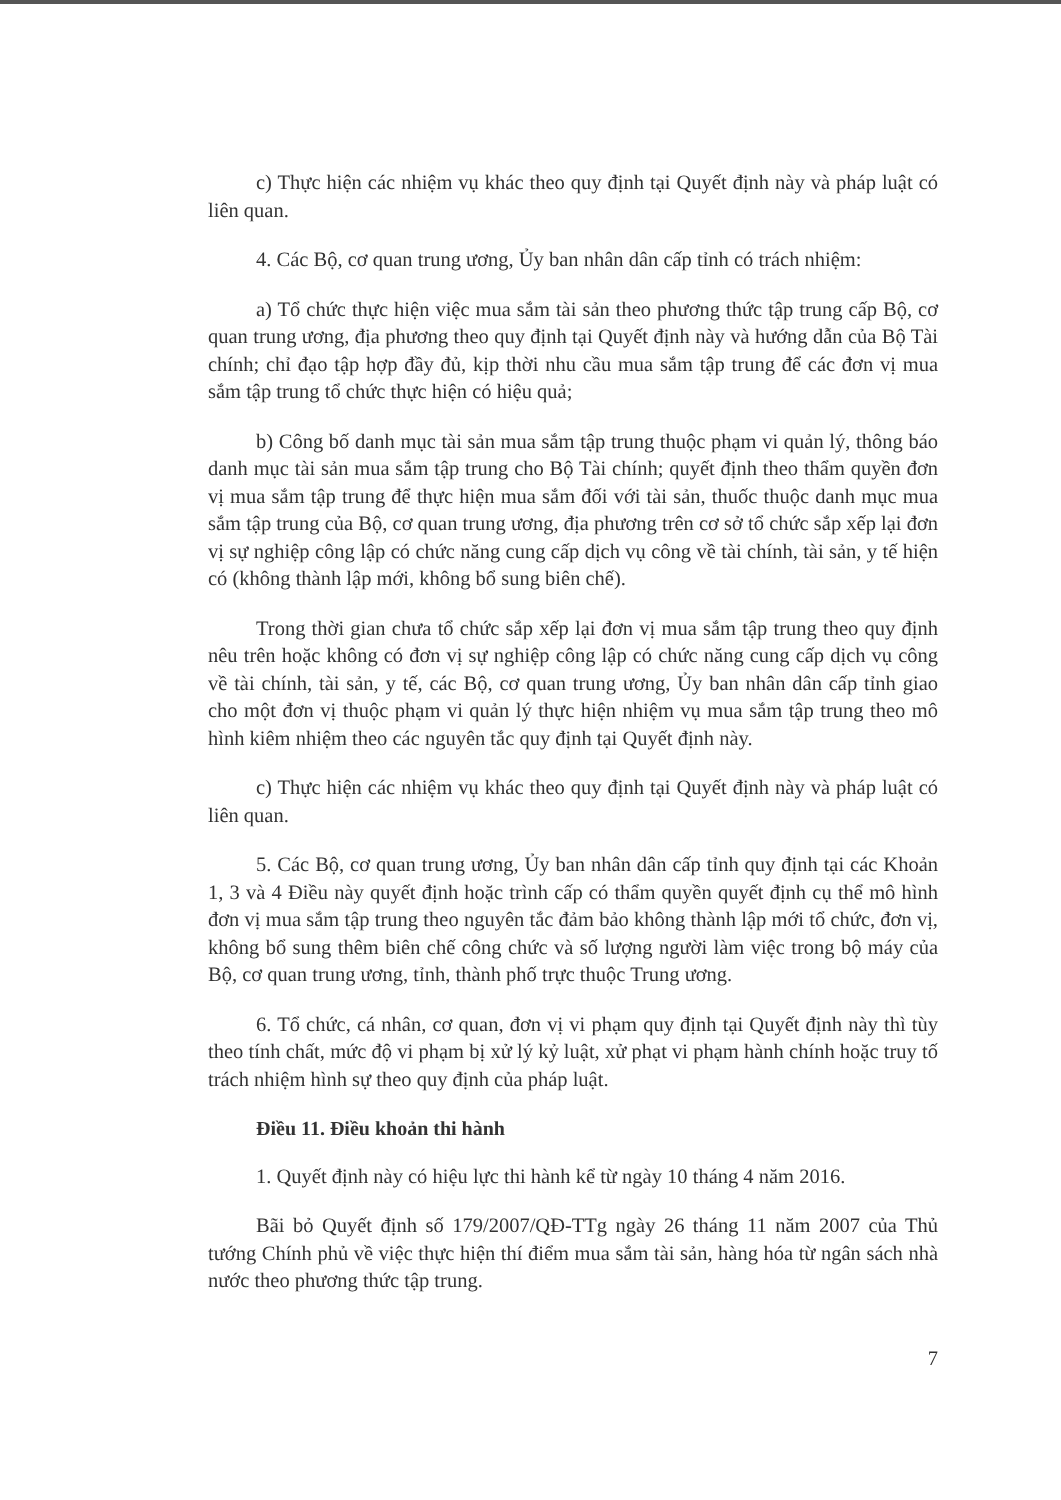c) Thực hiện các nhiệm vụ khác theo quy định tại Quyết định này và pháp luật có liên quan.
4. Các Bộ, cơ quan trung ương, Ủy ban nhân dân cấp tỉnh có trách nhiệm:
a) Tổ chức thực hiện việc mua sắm tài sản theo phương thức tập trung cấp Bộ, cơ quan trung ương, địa phương theo quy định tại Quyết định này và hướng dẫn của Bộ Tài chính; chỉ đạo tập hợp đầy đủ, kịp thời nhu cầu mua sắm tập trung để các đơn vị mua sắm tập trung tổ chức thực hiện có hiệu quả;
b) Công bố danh mục tài sản mua sắm tập trung thuộc phạm vi quản lý, thông báo danh mục tài sản mua sắm tập trung cho Bộ Tài chính; quyết định theo thẩm quyền đơn vị mua sắm tập trung để thực hiện mua sắm đối với tài sản, thuốc thuộc danh mục mua sắm tập trung của Bộ, cơ quan trung ương, địa phương trên cơ sở tổ chức sắp xếp lại đơn vị sự nghiệp công lập có chức năng cung cấp dịch vụ công về tài chính, tài sản, y tế hiện có (không thành lập mới, không bổ sung biên chế).
Trong thời gian chưa tổ chức sắp xếp lại đơn vị mua sắm tập trung theo quy định nêu trên hoặc không có đơn vị sự nghiệp công lập có chức năng cung cấp dịch vụ công về tài chính, tài sản, y tế, các Bộ, cơ quan trung ương, Ủy ban nhân dân cấp tỉnh giao cho một đơn vị thuộc phạm vi quản lý thực hiện nhiệm vụ mua sắm tập trung theo mô hình kiêm nhiệm theo các nguyên tắc quy định tại Quyết định này.
c) Thực hiện các nhiệm vụ khác theo quy định tại Quyết định này và pháp luật có liên quan.
5. Các Bộ, cơ quan trung ương, Ủy ban nhân dân cấp tỉnh quy định tại các Khoản 1, 3 và 4 Điều này quyết định hoặc trình cấp có thẩm quyền quyết định cụ thể mô hình đơn vị mua sắm tập trung theo nguyên tắc đảm bảo không thành lập mới tổ chức, đơn vị, không bổ sung thêm biên chế công chức và số lượng người làm việc trong bộ máy của Bộ, cơ quan trung ương, tỉnh, thành phố trực thuộc Trung ương.
6. Tổ chức, cá nhân, cơ quan, đơn vị vi phạm quy định tại Quyết định này thì tùy theo tính chất, mức độ vi phạm bị xử lý kỷ luật, xử phạt vi phạm hành chính hoặc truy tố trách nhiệm hình sự theo quy định của pháp luật.
Điều 11. Điều khoản thi hành
1. Quyết định này có hiệu lực thi hành kể từ ngày 10 tháng 4 năm 2016.
Bãi bỏ Quyết định số 179/2007/QĐ-TTg ngày 26 tháng 11 năm 2007 của Thủ tướng Chính phủ về việc thực hiện thí điểm mua sắm tài sản, hàng hóa từ ngân sách nhà nước theo phương thức tập trung.
7